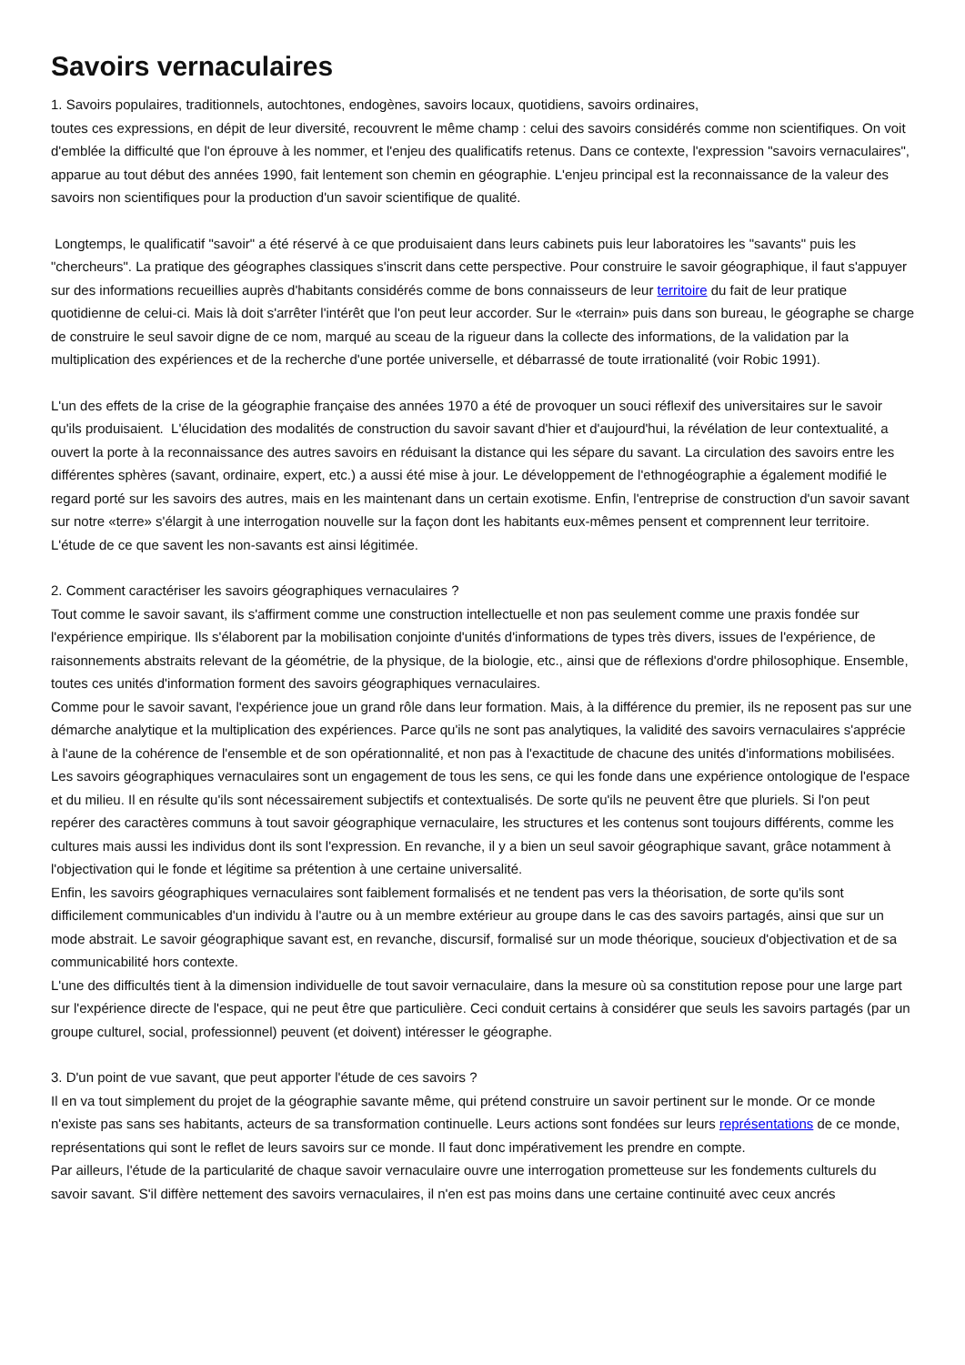Savoirs vernaculaires
1. Savoirs populaires, traditionnels, autochtones, endogènes, savoirs locaux, quotidiens, savoirs ordinaires,
toutes ces expressions, en dépit de leur diversité, recouvrent le même champ : celui des savoirs considérés comme non scientifiques. On voit d'emblée la difficulté que l'on éprouve à les nommer, et l'enjeu des qualificatifs retenus. Dans ce contexte, l'expression "savoirs vernaculaires", apparue au tout début des années 1990, fait lentement son chemin en géographie. L'enjeu principal est la reconnaissance de la valeur des savoirs non scientifiques pour la production d'un savoir scientifique de qualité.
Longtemps, le qualificatif "savoir" a été réservé à ce que produisaient dans leurs cabinets puis leur laboratoires les "savants" puis les "chercheurs". La pratique des géographes classiques s'inscrit dans cette perspective. Pour construire le savoir géographique, il faut s'appuyer sur des informations recueillies auprès d'habitants considérés comme de bons connaisseurs de leur territoire du fait de leur pratique quotidienne de celui-ci. Mais là doit s'arrêter l'intérêt que l'on peut leur accorder. Sur le «terrain» puis dans son bureau, le géographe se charge de construire le seul savoir digne de ce nom, marqué au sceau de la rigueur dans la collecte des informations, de la validation par la multiplication des expériences et de la recherche d'une portée universelle, et débarrassé de toute irrationalité (voir Robic 1991).
L'un des effets de la crise de la géographie française des années 1970 a été de provoquer un souci réflexif des universitaires sur le savoir qu'ils produisaient. L'élucidation des modalités de construction du savoir savant d'hier et d'aujourd'hui, la révélation de leur contextualité, a ouvert la porte à la reconnaissance des autres savoirs en réduisant la distance qui les sépare du savant. La circulation des savoirs entre les différentes sphères (savant, ordinaire, expert, etc.) a aussi été mise à jour. Le développement de l'ethnogéographie a également modifié le regard porté sur les savoirs des autres, mais en les maintenant dans un certain exotisme. Enfin, l'entreprise de construction d'un savoir savant sur notre «terre» s'élargit à une interrogation nouvelle sur la façon dont les habitants eux-mêmes pensent et comprennent leur territoire. L'étude de ce que savent les non-savants est ainsi légitimée.
2. Comment caractériser les savoirs géographiques vernaculaires ?
Tout comme le savoir savant, ils s'affirment comme une construction intellectuelle et non pas seulement comme une praxis fondée sur l'expérience empirique. Ils s'élaborent par la mobilisation conjointe d'unités d'informations de types très divers, issues de l'expérience, de raisonnements abstraits relevant de la géométrie, de la physique, de la biologie, etc., ainsi que de réflexions d'ordre philosophique. Ensemble, toutes ces unités d'information forment des savoirs géographiques vernaculaires.
Comme pour le savoir savant, l'expérience joue un grand rôle dans leur formation. Mais, à la différence du premier, ils ne reposent pas sur une démarche analytique et la multiplication des expériences. Parce qu'ils ne sont pas analytiques, la validité des savoirs vernaculaires s'apprécie à l'aune de la cohérence de l'ensemble et de son opérationnalité, et non pas à l'exactitude de chacune des unités d'informations mobilisées.
Les savoirs géographiques vernaculaires sont un engagement de tous les sens, ce qui les fonde dans une expérience ontologique de l'espace et du milieu. Il en résulte qu'ils sont nécessairement subjectifs et contextualisés. De sorte qu'ils ne peuvent être que pluriels. Si l'on peut repérer des caractères communs à tout savoir géographique vernaculaire, les structures et les contenus sont toujours différents, comme les cultures mais aussi les individus dont ils sont l'expression. En revanche, il y a bien un seul savoir géographique savant, grâce notamment à l'objectivation qui le fonde et légitime sa prétention à une certaine universalité.
Enfin, les savoirs géographiques vernaculaires sont faiblement formalisés et ne tendent pas vers la théorisation, de sorte qu'ils sont difficilement communicables d'un individu à l'autre ou à un membre extérieur au groupe dans le cas des savoirs partagés, ainsi que sur un mode abstrait. Le savoir géographique savant est, en revanche, discursif, formalisé sur un mode théorique, soucieux d'objectivation et de sa communicabilité hors contexte.
L'une des difficultés tient à la dimension individuelle de tout savoir vernaculaire, dans la mesure où sa constitution repose pour une large part sur l'expérience directe de l'espace, qui ne peut être que particulière. Ceci conduit certains à considérer que seuls les savoirs partagés (par un groupe culturel, social, professionnel) peuvent (et doivent) intéresser le géographe.
3. D'un point de vue savant, que peut apporter l'étude de ces savoirs ?
Il en va tout simplement du projet de la géographie savante même, qui prétend construire un savoir pertinent sur le monde. Or ce monde n'existe pas sans ses habitants, acteurs de sa transformation continuelle. Leurs actions sont fondées sur leurs représentations de ce monde, représentations qui sont le reflet de leurs savoirs sur ce monde. Il faut donc impérativement les prendre en compte.
Par ailleurs, l'étude de la particularité de chaque savoir vernaculaire ouvre une interrogation prometteuse sur les fondements culturels du savoir savant. S'il diffère nettement des savoirs vernaculaires, il n'en est pas moins dans une certaine continuité avec ceux ancrés